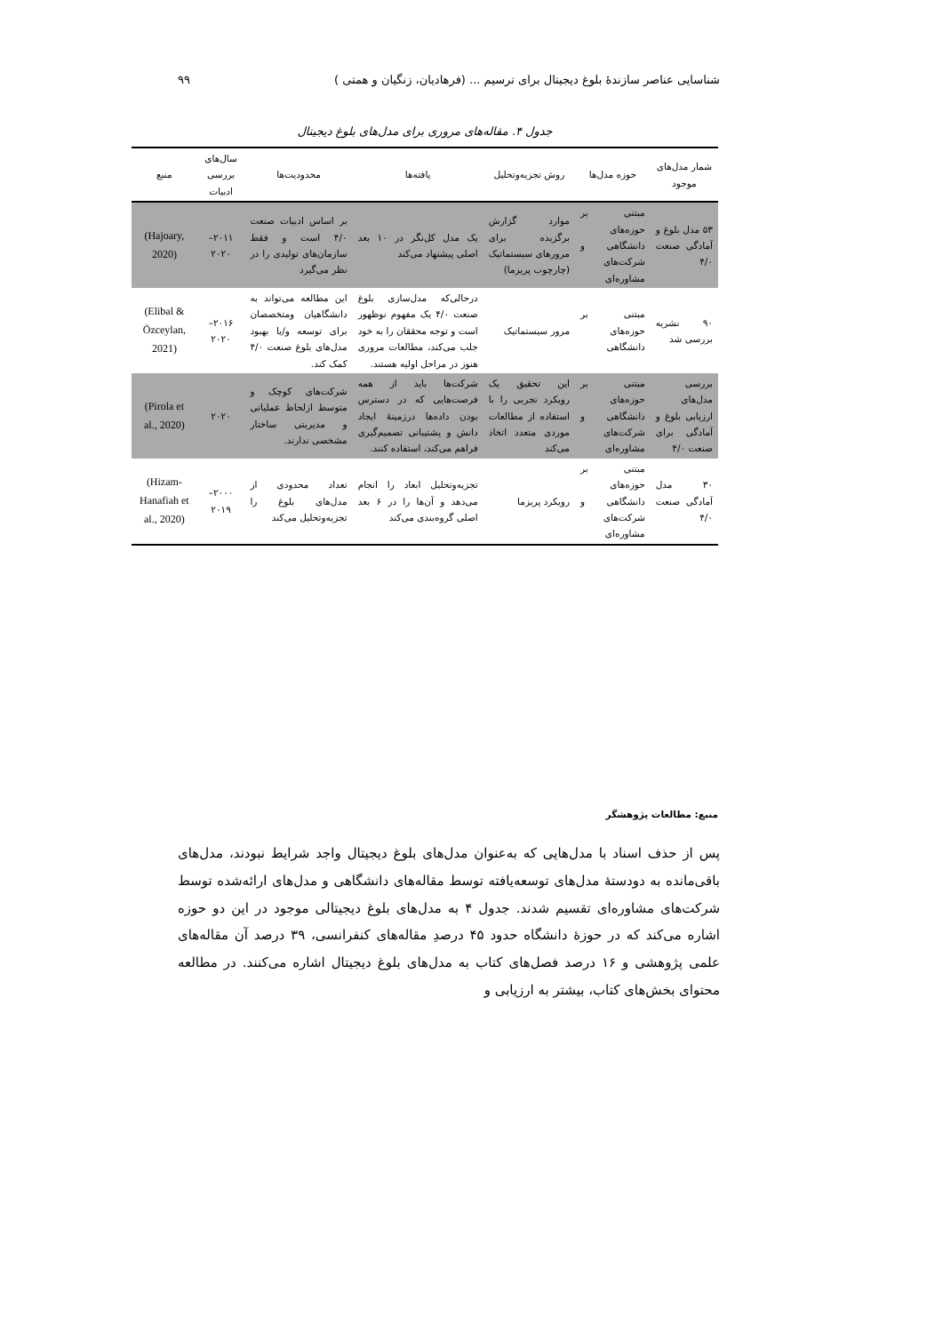شناسایی عناصر سازندهٔ بلوغ دیجیتال برای ترسیم ... (فرهادیان، زنگیان و همتی ) ۹۹
جدول ۴. مقاله‌های مروری برای مدل‌های بلوغ دیجیتال
| شمار مدل‌های موجود | حوزه مدل‌ها | روش تجزیه‌وتحلیل | یافته‌ها | محدودیت‌ها | سال‌های بررسی ادبیات | منبع |
| --- | --- | --- | --- | --- | --- | --- |
| ۵۳ مدل بلوغ و آمادگی صنعت ۴/۰ | مبتنی بر حوزه‌های دانشگاهی و شرکت‌های مشاوره‌ای | موارد گزارش برگزیده برای مرورهای سیستماتیک (چارچوب پریزما) | یک مدل کل‌نگر در ۱۰ بعد اصلی پیشنهاد می‌کند | بر اساس ادبیات صنعت ۴/۰ است و فقط سازمان‌های تولیدی را در نظر می‌گیرد | ۲۰۱۱– ۲۰۲۰ | (Hajoary, 2020) |
| ۹۰ نشریه بررسی شد | مبتنی بر حوزه‌های دانشگاهی | مرور سیستماتیک | درحالی‌که مدل‌سازی بلوغ صنعت ۴/۰ یک مفهوم نوظهور است و توجه محققان را به خود جلب می‌کند، مطالعات مروری هنوز در مراحل اولیه هستند. | این مطالعه می‌تواند به دانشگاهیان ومتخصصان برای توسعه و/یا بهبود مدل‌های بلوغ صنعت ۴/۰ کمک کند. | ۲۰۱۶– ۲۰۲۰ | (Elibal & Özceylan, 2021) |
| بررسی مدل‌های ارزیابی بلوغ و آمادگی برای صنعت ۴/۰ | مبتنی بر حوزه‌های دانشگاهی و شرکت‌های مشاوره‌ای | این تحقیق یک رویکرد تجربی را با استفاده از مطالعات موردی متعدد اتخاذ می‌کند | شرکت‌ها باید از همه فرصت‌هایی که در دسترس بودن داده‌ها درزمینهٔ ایجاد دانش و پشتیبانی تصمیم‌گیری فراهم می‌کند، استفاده کنند. | شرکت‌های کوچک و متوسط ازلحاظ عملیاتی و مدیریتی ساختار مشخصی ندارند. | ۲۰۲۰ | (Pirola et al., 2020) |
| ۳۰ مدل آمادگی صنعت ۴/۰ | مبتنی بر حوزه‌های دانشگاهی و شرکت‌های مشاوره‌ای | رویکرد پریزما | تجزیه‌وتحلیل ابعاد را انجام می‌دهد و آن‌ها را در ۶ بعد اصلی گروه‌بندی می‌کند | تعداد محدودی از مدل‌های بلوغ را تجزیه‌وتحلیل می‌کند | ۲۰۰۰– ۲۰۱۹ | (Hizam-Hanafiah et al., 2020) |
منبع: مطالعات پژوهشگر
پس از حذف اسناد با مدل‌هایی که به‌عنوان مدل‌های بلوغ دیجیتال واجد شرایط نبودند، مدل‌های باقی‌مانده به دودستهٔ مدل‌های توسعه‌یافته توسط مقاله‌های دانشگاهی و مدل‌های ارائه‌شده توسط شرکت‌های مشاوره‌ای تقسیم شدند. جدول ۴ به مدل‌های بلوغ دیجیتالی موجود در این دو حوزه اشاره می‌کند که در حوزهٔ دانشگاه حدود ۴۵ درصدِ مقاله‌های کنفرانسی، ۳۹ درصد آن مقاله‌های علمی پژوهشی و ۱۶ درصد فصل‌های کتاب به مدل‌های بلوغ دیجیتال اشاره می‌کنند. در مطالعه محتوای بخش‌های کتاب، بیشتر به ارزیابی و